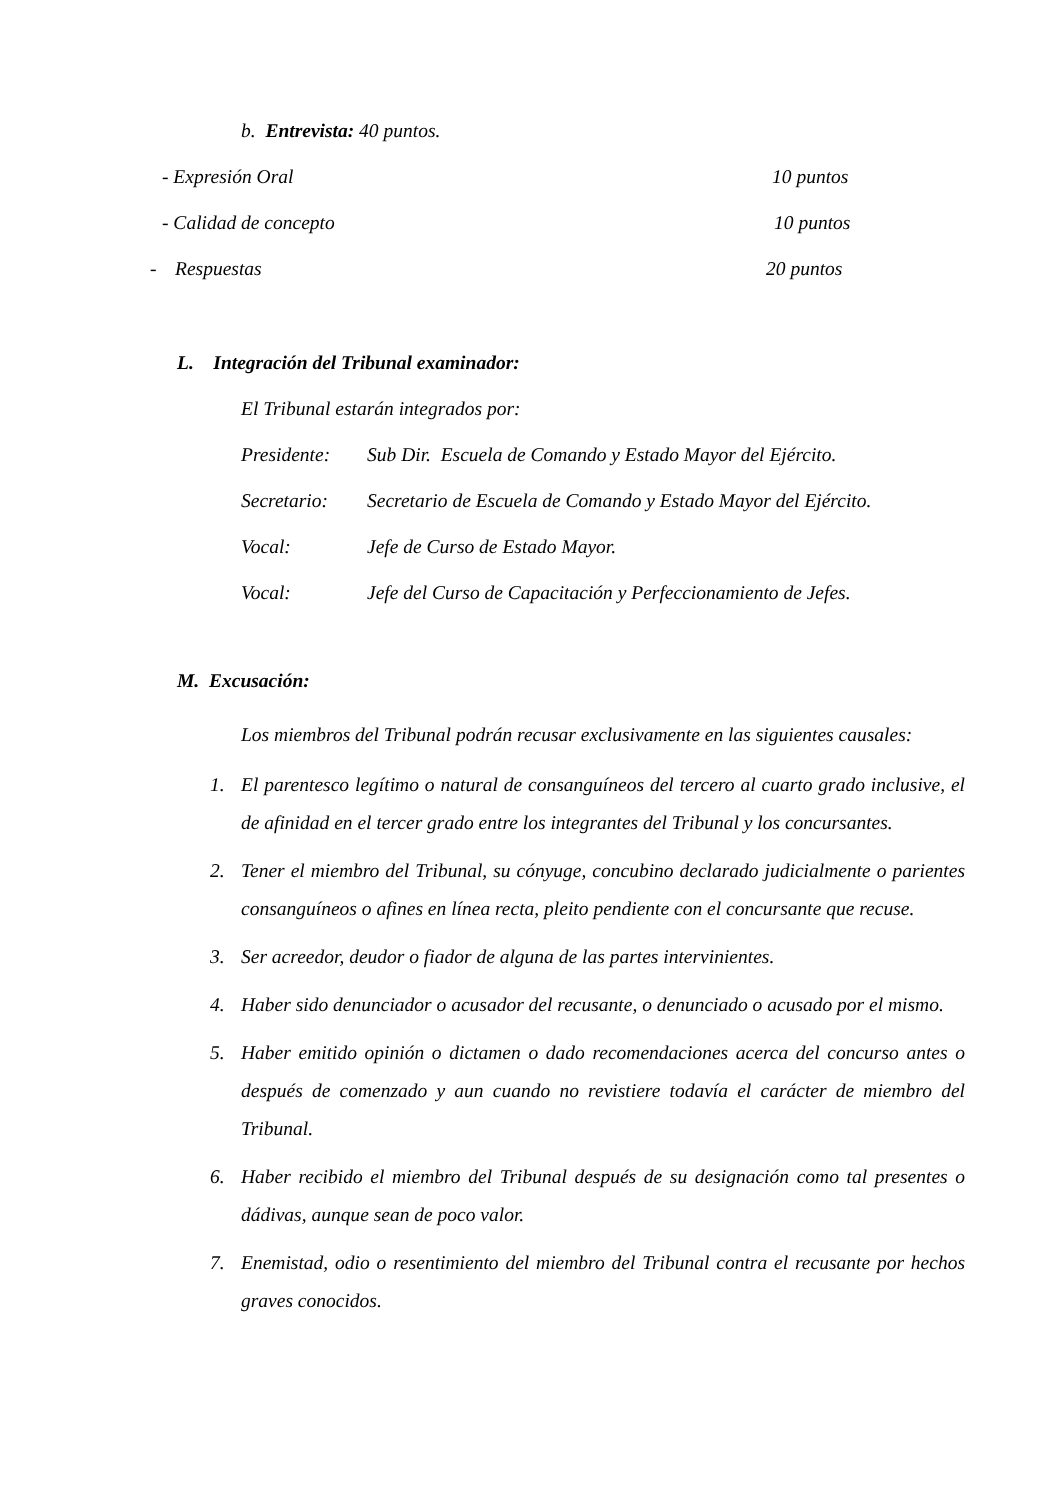b. Entrevista: 40 puntos.
- Expresión Oral 10 puntos
- Calidad de concepto 10 puntos
- Respuestas 20 puntos
L. Integración del Tribunal examinador:
El Tribunal estarán integrados por:
Presidente: Sub Dir. Escuela de Comando y Estado Mayor del Ejército.
Secretario: Secretario de Escuela de Comando y Estado Mayor del Ejército.
Vocal: Jefe de Curso de Estado Mayor.
Vocal: Jefe del Curso de Capacitación y Perfeccionamiento de Jefes.
M. Excusación:
Los miembros del Tribunal podrán recusar exclusivamente en las siguientes causales:
1. El parentesco legítimo o natural de consanguíneos del tercero al cuarto grado inclusive, el de afinidad en el tercer grado entre los integrantes del Tribunal y los concursantes.
2. Tener el miembro del Tribunal, su cónyuge, concubino declarado judicialmente o parientes consanguíneos o afines en línea recta, pleito pendiente con el concursante que recuse.
3. Ser acreedor, deudor o fiador de alguna de las partes intervinientes.
4. Haber sido denunciador o acusador del recusante, o denunciado o acusado por el mismo.
5. Haber emitido opinión o dictamen o dado recomendaciones acerca del concurso antes o después de comenzado y aun cuando no revistiere todavía el carácter de miembro del Tribunal.
6. Haber recibido el miembro del Tribunal después de su designación como tal presentes o dádivas, aunque sean de poco valor.
7. Enemistad, odio o resentimiento del miembro del Tribunal contra el recusante por hechos graves conocidos.